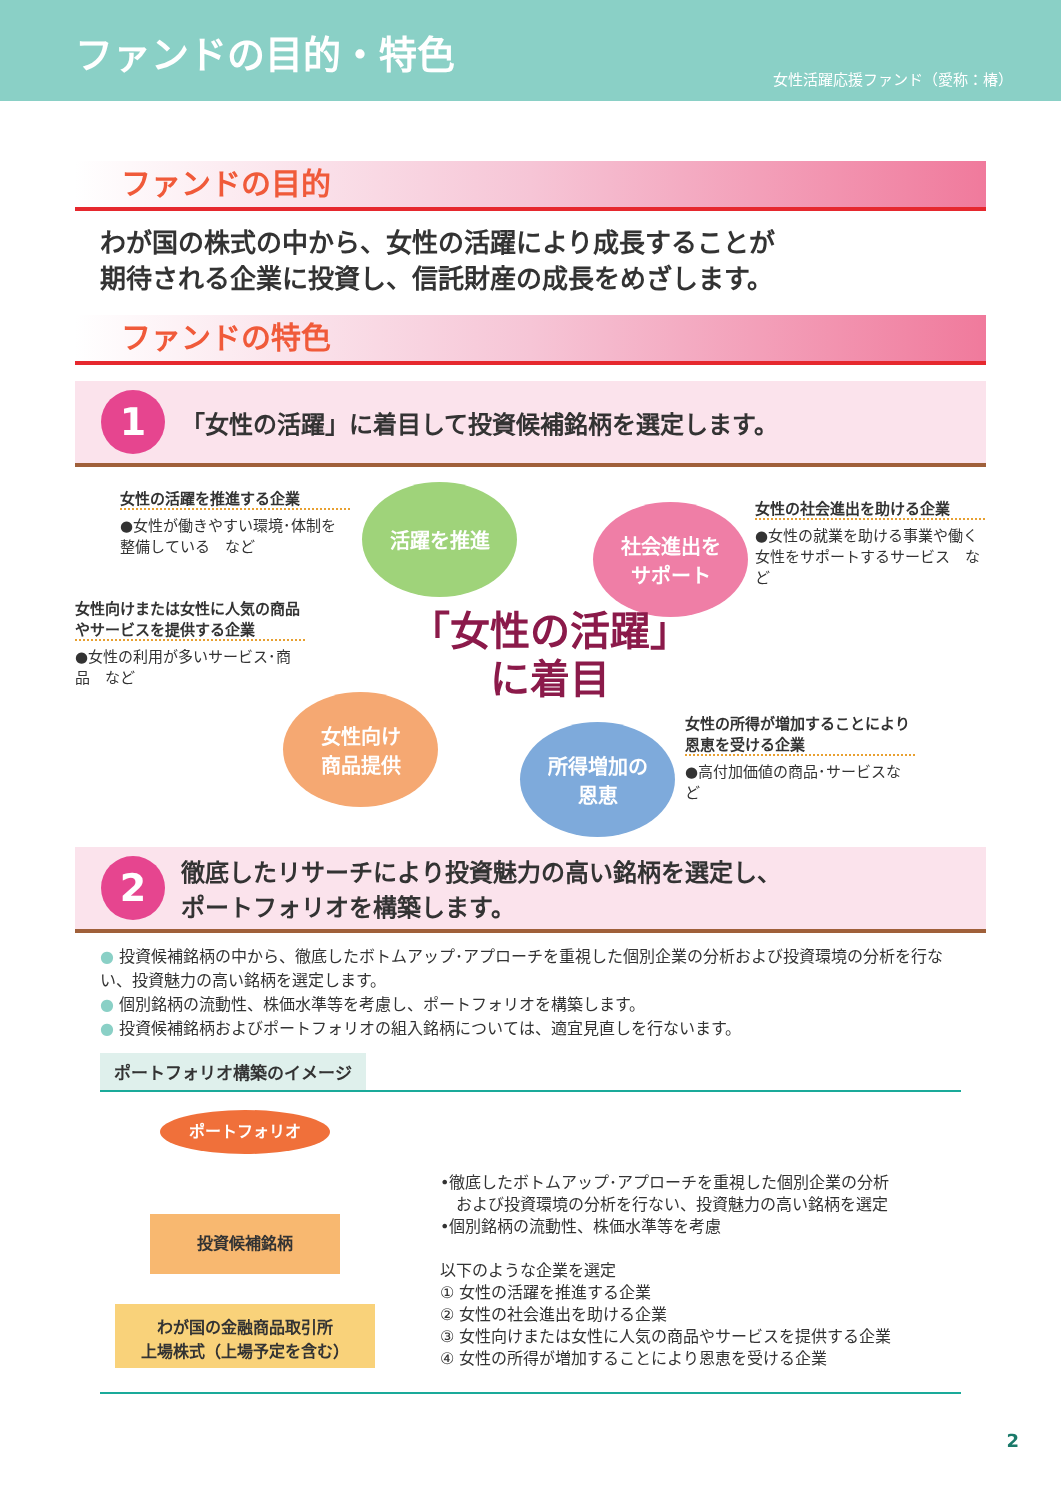ファンドの目的・特色
女性活躍応援ファンド（愛称：椿）
ファンドの目的
わが国の株式の中から、女性の活躍により成長することが
期待される企業に投資し、信託財産の成長をめざします。
ファンドの特色
1
「女性の活躍」に着目して投資候補銘柄を選定します。
女性の活躍を推進する企業
●女性が働きやすい環境･体制を整備している　など
女性の社会進出を助ける企業
●女性の就業を助ける事業や働く女性をサポートするサービス　など
女性向けまたは女性に人気の商品やサービスを提供する企業
●女性の利用が多いサービス･商品　など
女性の所得が増加することにより恩恵を受ける企業
●高付加価値の商品･サービスなど
活躍を推進
社会進出を
サポート
女性向け
商品提供
所得増加の
恩恵
「女性の活躍」
に着目
2
徹底したリサーチにより投資魅力の高い銘柄を選定し、
ポートフォリオを構築します。
● 投資候補銘柄の中から、徹底したボトムアップ･アプローチを重視した個別企業の分析および投資環境の分析を行ない、投資魅力の高い銘柄を選定します。
● 個別銘柄の流動性、株価水準等を考慮し、ポートフォリオを構築します。
● 投資候補銘柄およびポートフォリオの組入銘柄については、適宜見直しを行ないます。
ポートフォリオ構築のイメージ
ポートフォリオ
投資候補銘柄
わが国の金融商品取引所
上場株式（上場予定を含む）
•徹底したボトムアップ･アプローチを重視した個別企業の分析
　および投資環境の分析を行ない、投資魅力の高い銘柄を選定
•個別銘柄の流動性、株価水準等を考慮
以下のような企業を選定
① 女性の活躍を推進する企業
② 女性の社会進出を助ける企業
③ 女性向けまたは女性に人気の商品やサービスを提供する企業
④ 女性の所得が増加することにより恩恵を受ける企業
2